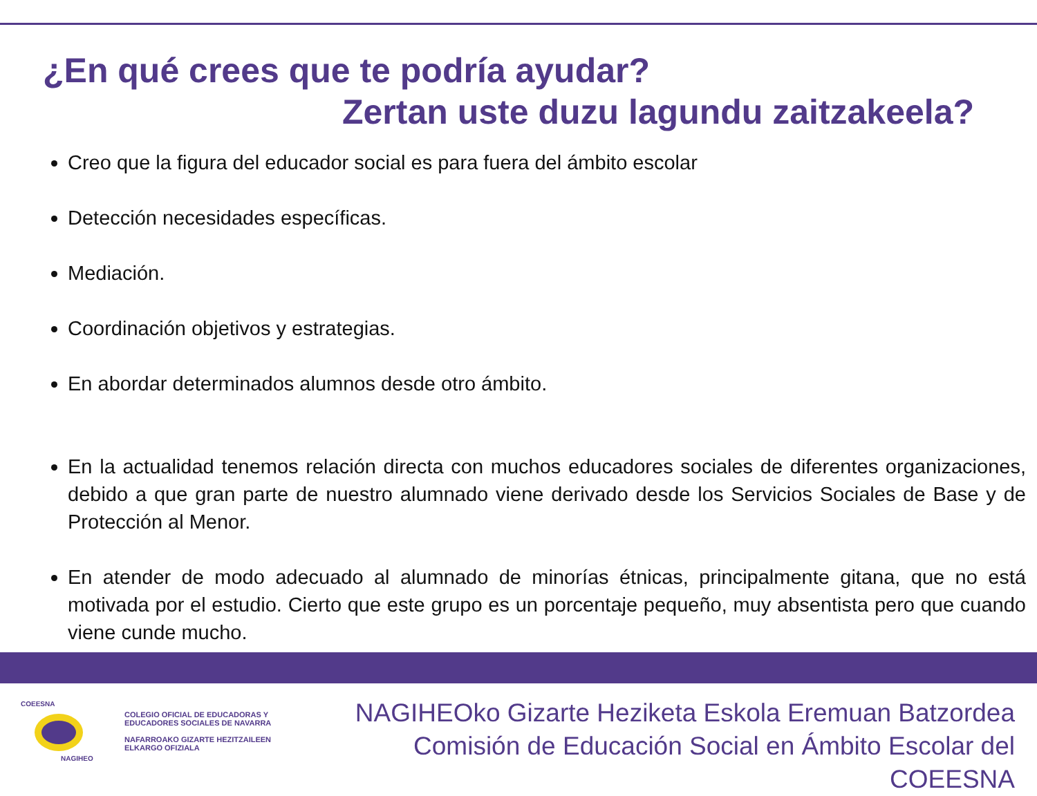¿En qué crees que te podría ayudar?
Zertan uste duzu lagundu zaitzakeela?
Creo que la figura del educador social es para fuera del ámbito escolar
Detección necesidades específicas.
Mediación.
Coordinación objetivos y estrategias.
En abordar determinados alumnos desde otro ámbito.
En la actualidad tenemos relación directa con muchos educadores sociales de diferentes organizaciones, debido a que gran parte de nuestro alumnado viene derivado desde los Servicios Sociales de Base y de Protección al Menor.
En atender de modo adecuado al alumnado de minorías étnicas, principalmente gitana, que no está motivada por el estudio. Cierto que este grupo es un porcentaje pequeño, muy absentista pero que cuando viene cunde mucho.
COEESNA
NAGIHEO
COLEGIO OFICIAL DE EDUCADORAS Y
EDUCADORES SOCIALES DE NAVARRA
NAFARROAKO GIZARTE HEZITZAILEEN
ELKARGO OFIZIALA
NAGIHEOko Gizarte Heziketa Eskola Eremuan Batzordea
Comisión de Educación Social en Ámbito Escolar del COEESNA